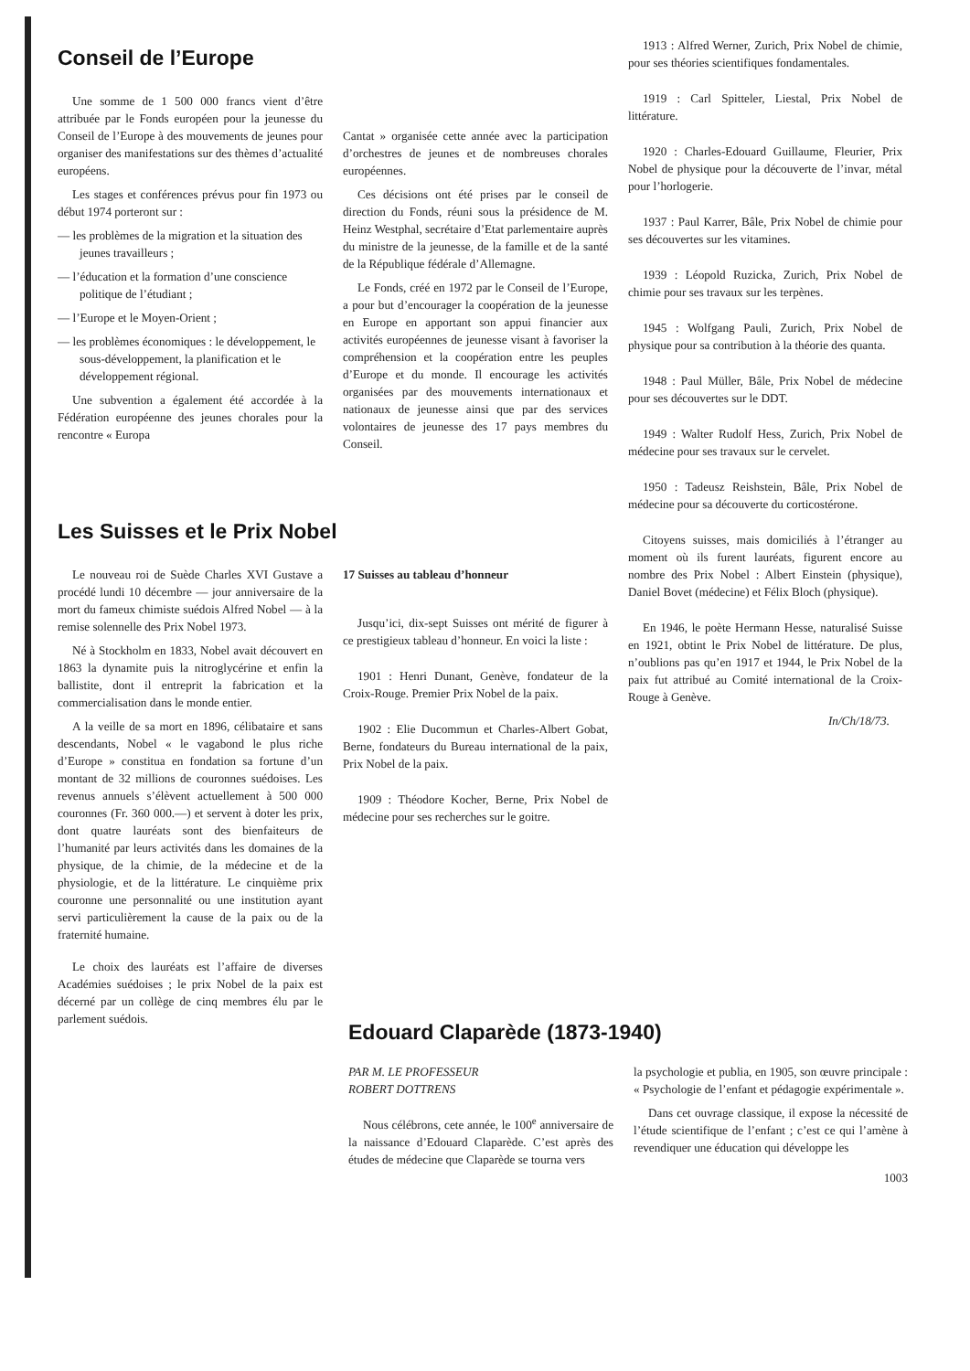Conseil de l’Europe
Une somme de 1 500 000 francs vient d’être attribuée par le Fonds européen pour la jeunesse du Conseil de l’Europe à des mouvements de jeunes pour organiser des manifestations sur des thèmes d’actualité européens.
Les stages et conférences prévus pour fin 1973 ou début 1974 porteront sur :
— les problèmes de la migration et la situation des jeunes travailleurs ;
— l’éducation et la formation d’une conscience politique de l’étudiant ;
— l’Europe et le Moyen-Orient ;
— les problèmes économiques : le développement, le sous-développement, la planification et le développement régional.
Une subvention a également été accordée à la Fédération européenne des jeunes chorales pour la rencontre « Europa
Cantat » organisée cette année avec la participation d’orchestres de jeunes et de nombreuses chorales européennes.
Ces décisions ont été prises par le conseil de direction du Fonds, réuni sous la présidence de M. Heinz Westphal, secrétaire d’Etat parlementaire auprès du ministre de la jeunesse, de la famille et de la santé de la République fédérale d’Allemagne.
Le Fonds, créé en 1972 par le Conseil de l’Europe, a pour but d’encourager la coopération de la jeunesse en Europe en apportant son appui financier aux activités européennes de jeunesse visant à favoriser la compréhension et la coopération entre les peuples d’Europe et du monde. Il encourage les activités organisées par des mouvements internationaux et nationaux de jeunesse ainsi que par des services volontaires de jeunesse des 17 pays membres du Conseil.
Les Suisses et le Prix Nobel
Le nouveau roi de Suède Charles XVI Gustave a procédé lundi 10 décembre — jour anniversaire de la mort du fameux chimiste suédois Alfred Nobel — à la remise solennelle des Prix Nobel 1973.
Né à Stockholm en 1833, Nobel avait découvert en 1863 la dynamite puis la nitroglycérine et enfin la ballistite, dont il entreprit la fabrication et la commercialisation dans le monde entier.
A la veille de sa mort en 1896, célibataire et sans descendants, Nobel « le vagabond le plus riche d’Europe » constitua en fondation sa fortune d’un montant de 32 millions de couronnes suédoises. Les revenus annuels s’élèvent actuellement à 500 000 couronnes (Fr. 360 000.—) et servent à doter les prix, dont quatre lauréats sont des bienfaiteurs de l’humanité par leurs activités dans les domaines de la physique, de la chimie, de la médecine et de la physiologie, et de la littérature. Le cinquième prix couronne une personnalité ou une institution ayant servi particulièrement la cause de la paix ou de la fraternité humaine.
Le choix des lauréats est l’affaire de diverses Académies suédoises ; le prix Nobel de la paix est décerné par un collège de cinq membres élu par le parlement suédois.
17 Suisses au tableau d’honneur
Jusqu’ici, dix-sept Suisses ont mérité de figurer à ce prestigieux tableau d’honneur. En voici la liste :
1901 : Henri Dunant, Genève, fondateur de la Croix-Rouge. Premier Prix Nobel de la paix.
1902 : Elie Ducommun et Charles-Albert Gobat, Berne, fondateurs du Bureau international de la paix, Prix Nobel de la paix.
1909 : Théodore Kocher, Berne, Prix Nobel de médecine pour ses recherches sur le goitre.
1913 : Alfred Werner, Zurich, Prix Nobel de chimie, pour ses théories scientifiques fondamentales.
1919 : Carl Spitteler, Liestal, Prix Nobel de littérature.
1920 : Charles-Edouard Guillaume, Fleurier, Prix Nobel de physique pour la découverte de l’invar, métal pour l’horlogerie.
1937 : Paul Karrer, Bâle, Prix Nobel de chimie pour ses découvertes sur les vitamines.
1939 : Léopold Ruzicka, Zurich, Prix Nobel de chimie pour ses travaux sur les terpènes.
1945 : Wolfgang Pauli, Zurich, Prix Nobel de physique pour sa contribution à la théorie des quanta.
1948 : Paul Müller, Bâle, Prix Nobel de médecine pour ses découvertes sur le DDT.
1949 : Walter Rudolf Hess, Zurich, Prix Nobel de médecine pour ses travaux sur le cervelet.
1950 : Tadeusz Reishstein, Bâle, Prix Nobel de médecine pour sa découverte du corticostérone.
Citoyens suisses, mais domiciliés à l’étranger au moment où ils furent lauréats, figurent encore au nombre des Prix Nobel : Albert Einstein (physique), Daniel Bovet (médecine) et Félix Bloch (physique).
En 1946, le poète Hermann Hesse, naturalisé Suisse en 1921, obtint le Prix Nobel de littérature. De plus, n’oublions pas qu’en 1917 et 1944, le Prix Nobel de la paix fut attribué au Comité international de la Croix-Rouge à Genève.
In/Ch/18/73.
Edouard Claparède (1873-1940)
PAR M. LE PROFESSEUR
ROBERT DOTTRENS
Nous célébrons, cete année, le 100<sup>e</sup> anniversaire de la naissance d’Edouard Claparède. C’est après des études de médecine que Claparède se tourna vers
la psychologie et publia, en 1905, son œuvre principale : « Psychologie de l’enfant et pédagogie expérimentale ».
Dans cet ouvrage classique, il expose la nécessité de l’étude scientifique de l’enfant ; c’est ce qui l’amène à revendiquer une éducation qui développe les
1003